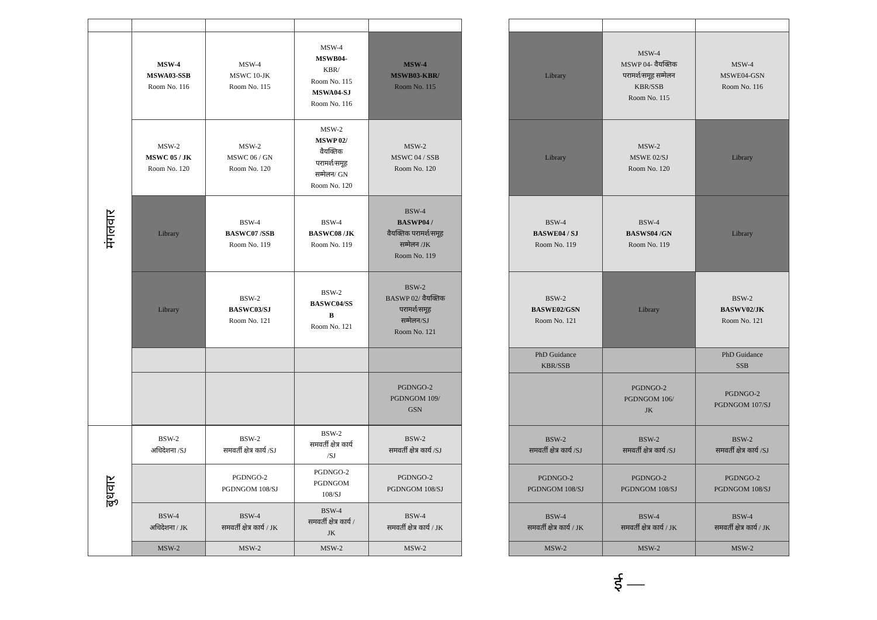| मंगलवार | MSW-4 MSWA03-SSB Room No. 116 | MSW-4 MSWC 10-JK Room No. 115 | MSW-4 MSWB04- KBR/ Room No. 115 MSWA04-SJ Room No. 116 | MSW-4 MSWB03-KBR/ Room No. 115 |
| | MSW-2 MSWC 05 / JK Room No. 120 | MSW-2 MSWC 06 / GN Room No. 120 | MSW-2 MSWP 02/ वैयक्तिक परामर्श/समूह सम्मेलन/ GN Room No. 120 | MSW-2 MSWC 04 / SSB Room No. 120 |
| | Library | BSW-4 BASWC07 /SSB Room No. 119 | BSW-4 BASWC08 /JK Room No. 119 | BSW-4 BASWP04 / वैयक्तिक परामर्श/समूह सम्मेलन /JK Room No. 119 |
| | Library | BSW-2 BASWC03/SJ Room No. 121 | BSW-2 BASWC04/SS B Room No. 121 | BSW-2 BASWP 02/ वैयक्तिक परामर्श/समूह सम्मेलन/SJ Room No. 121 |
| | | | | PGDNGO-2 PGDNGOM 109/ GSN |
| बुधवार | BSW-2 अधिदेशना /SJ | BSW-2 समवर्ती क्षेत्र कार्य /SJ | BSW-2 समवर्ती क्षेत्र कार्य /SJ | BSW-2 समवर्ती क्षेत्र कार्य /SJ |
| | | PGDNGO-2 PGDNGOM 108/SJ | PGDNGO-2 PGDNGOM 108/SJ | PGDNGO-2 PGDNGOM 108/SJ |
| | BSW-4 अधिदेशना / JK | BSW-4 समवर्ती क्षेत्र कार्य / JK | BSW-4 समवर्ती क्षेत्र कार्य / JK | BSW-4 समवर्ती क्षेत्र कार्य / JK |
| | MSW-2 | MSW-2 | MSW-2 | MSW-2 |
| Library | MSW-4 MSWP 04- वैयक्तिक परामर्श/समूह सम्मेलन KBR/SSB Room No. 115 | MSW-4 MSWE04-GSN Room No. 116 |
| Library | MSW-2 MSWE 02/SJ Room No. 120 | Library |
| BSW-4 BASWE04 / SJ Room No. 119 | BSW-4 BASWS04 /GN Room No. 119 | Library |
| BSW-2 BASWE02/GSN Room No. 121 | Library | BSW-2 BASWV02/JK Room No. 121 |
| PhD Guidance KBR/SSB | | PhD Guidance SSB |
| | PGDNGO-2 PGDNGOM 106/ JK | PGDNGO-2 PGDNGOM 107/SJ |
| BSW-2 समवर्ती क्षेत्र कार्य /SJ | BSW-2 समवर्ती क्षेत्र कार्य /SJ | BSW-2 समवर्ती क्षेत्र कार्य /SJ |
| PGDNGO-2 PGDNGOM 108/SJ | PGDNGO-2 PGDNGOM 108/SJ | PGDNGO-2 PGDNGOM 108/SJ |
| BSW-4 समवर्ती क्षेत्र कार्य / JK | BSW-4 समवर्ती क्षेत्र कार्य / JK | BSW-4 समवर्ती क्षेत्र कार्य / JK |
| MSW-2 | MSW-2 | MSW-2 |
ई —